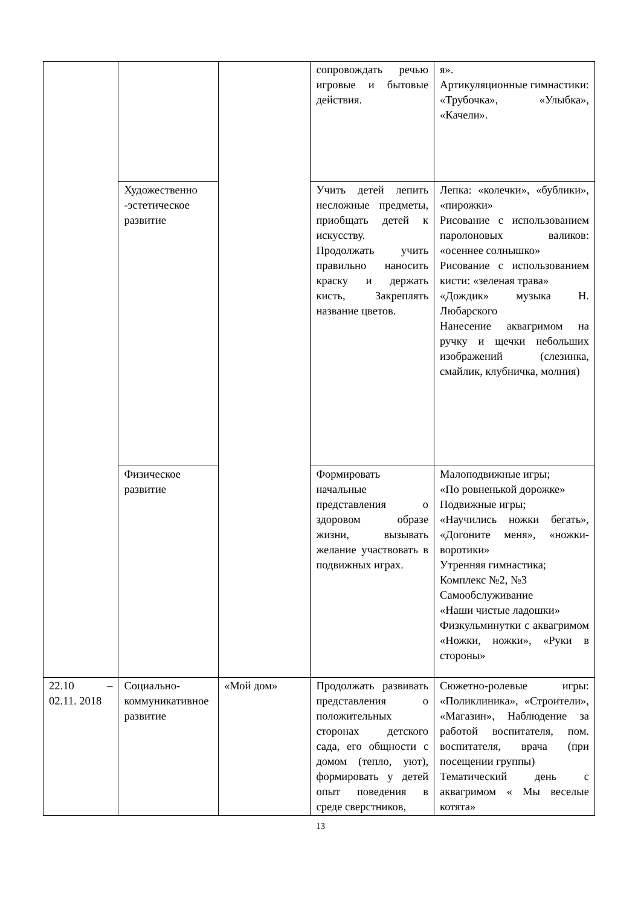| | | | сопровождать речью игровые и бытовые действия. | я». Артикуляционные гимнастики: «Трубочка», «Улыбка», «Качели». |
| | Художественно -эстетическое развитие | | Учить детей лепить несложные предметы, приобщать детей к искусству. Продолжать учить правильно наносить краску и держать кисть, Закреплять название цветов. | Лепка: «колечки», «бублики», «пирожки» Рисование с использованием паролоновых валиков: «осеннее солнышко» Рисование с использованием кисти: «зеленая трава» «Дождик» музыка Н. Любарского Нанесение аквагримом на ручку и щечки небольших изображений (слезинка, смайлик, клубничка, молния) |
| | Физическое развитие | | Формировать начальные представления о здоровом образе жизни, вызывать желание участвовать в подвижных играх. | Малоподвижные игры; «По ровненькой дорожке» Подвижные игры; «Научились ножки бегать», «Догоните меня», «ножки-воротики» Утренняя гимнастика; Комплекс №2, №3 Самообслуживание «Наши чистые ладошки» Физкульминутки с аквагримом «Ножки, ножки», «Руки в стороны» |
| 22.10 – 02.11. 2018 | Социально-коммуникативное развитие | «Мой дом» | Продолжать развивать представления о положительных сторонах детского сада, его общности с домом (тепло, уют), формировать у детей опыт поведения в среде сверстников, | Сюжетно-ролевые игры: «Поликлиника», «Строители», «Магазин», Наблюдение за работой воспитателя, пом. воспитателя, врача (при посещении группы) Тематический день с аквагримом « Мы веселые котята» |
13